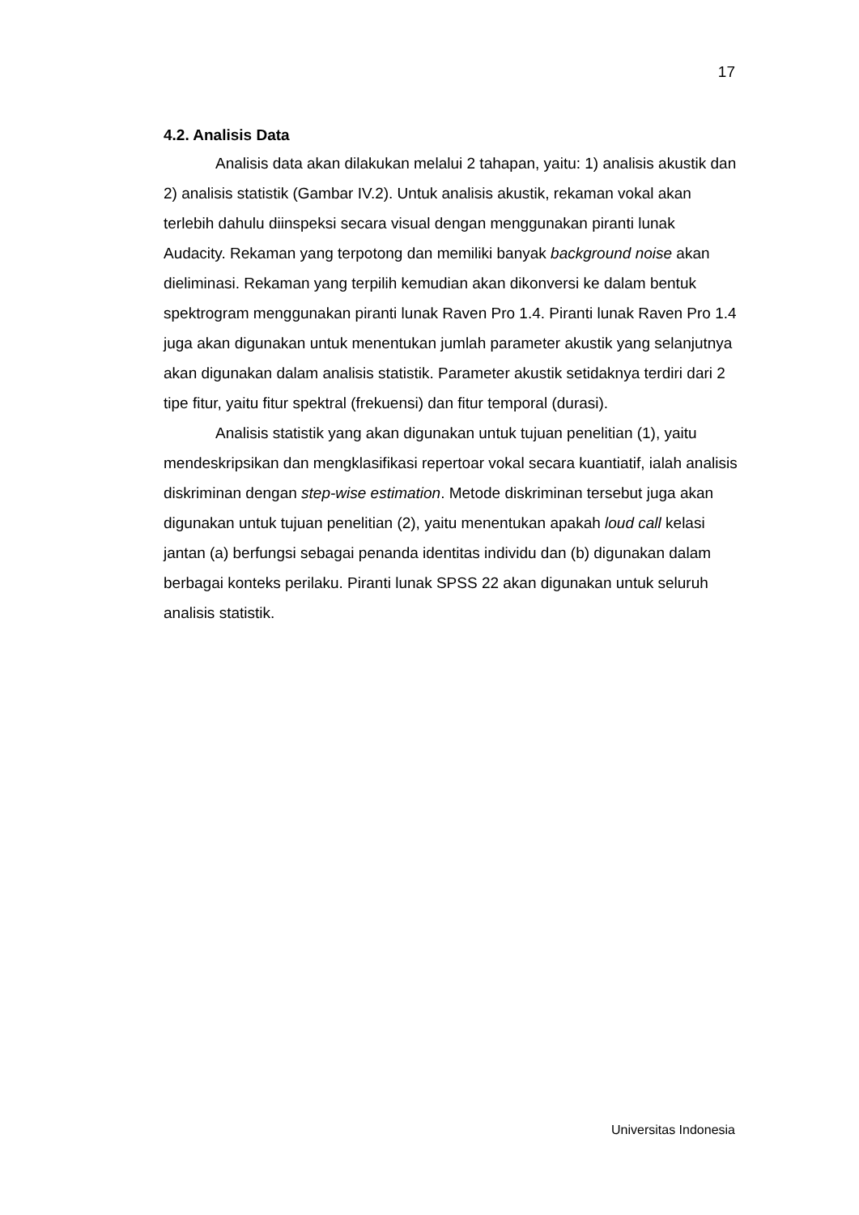17
4.2. Analisis Data
Analisis data akan dilakukan melalui 2 tahapan, yaitu: 1) analisis akustik dan 2) analisis statistik (Gambar IV.2). Untuk analisis akustik, rekaman vokal akan terlebih dahulu diinspeksi secara visual dengan menggunakan piranti lunak Audacity. Rekaman yang terpotong dan memiliki banyak background noise akan dieliminasi. Rekaman yang terpilih kemudian akan dikonversi ke dalam bentuk spektrogram menggunakan piranti lunak Raven Pro 1.4. Piranti lunak Raven Pro 1.4 juga akan digunakan untuk menentukan jumlah parameter akustik yang selanjutnya akan digunakan dalam analisis statistik. Parameter akustik setidaknya terdiri dari 2 tipe fitur, yaitu fitur spektral (frekuensi) dan fitur temporal (durasi).
Analisis statistik yang akan digunakan untuk tujuan penelitian (1), yaitu mendeskripsikan dan mengklasifikasi repertoar vokal secara kuantiatif, ialah analisis diskriminan dengan step-wise estimation. Metode diskriminan tersebut juga akan digunakan untuk tujuan penelitian (2), yaitu menentukan apakah loud call kelasi jantan (a) berfungsi sebagai penanda identitas individu dan (b) digunakan dalam berbagai konteks perilaku. Piranti lunak SPSS 22 akan digunakan untuk seluruh analisis statistik.
Universitas Indonesia